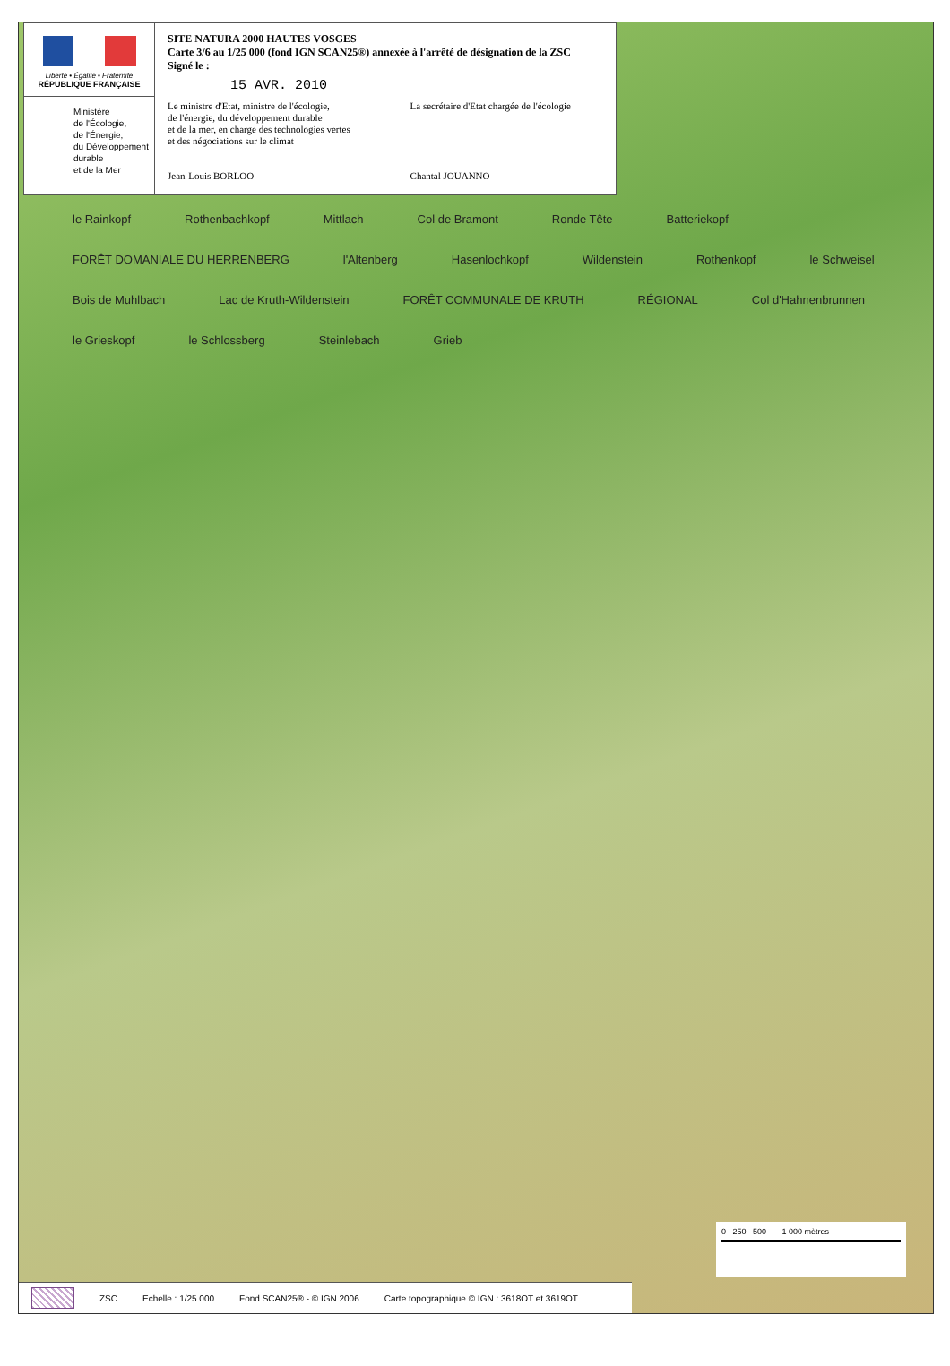Liberté • Égalité • Fraternité
RÉPUBLIQUE FRANÇAISE
Ministère
de l'Écologie,
de l'Énergie,
du Développement
durable
et de la Mer
SITE NATURA 2000 HAUTES VOSGES
Carte 3/6 au 1/25 000 (fond IGN SCAN25®) annexée à l'arrêté de désignation de la ZSC
Signé le :
15 AVR. 2010
Le ministre d'Etat, ministre de l'écologie,
de l'énergie, du développement durable
et de la mer, en charge des technologies vertes
et des négociations sur le climat
Jean-Louis BORLOO
La secrétaire d'Etat chargée de l'écologie
Chantal JOUANNO
le Rainkopf Rothenbachkopf Mittlach Col de Bramont Ronde Tête Batteriekopf FORÊT DOMANIALE DU HERRENBERG l'Altenberg Hasenlochkopf Wildenstein Rothenkopf le Schweisel Bois de Muhlbach Lac de Kruth-Wildenstein FORÊT COMMUNALE DE KRUTH RÉGIONAL Col d'Hahnenbrunnen le Grieskopf le Schlossberg Steinlebach Grieb
0 250 500 1 000 mètres
ZSC Echelle : 1/25 000 Fond SCAN25® - © IGN 2006 Carte topographique © IGN : 3618OT et 3619OT